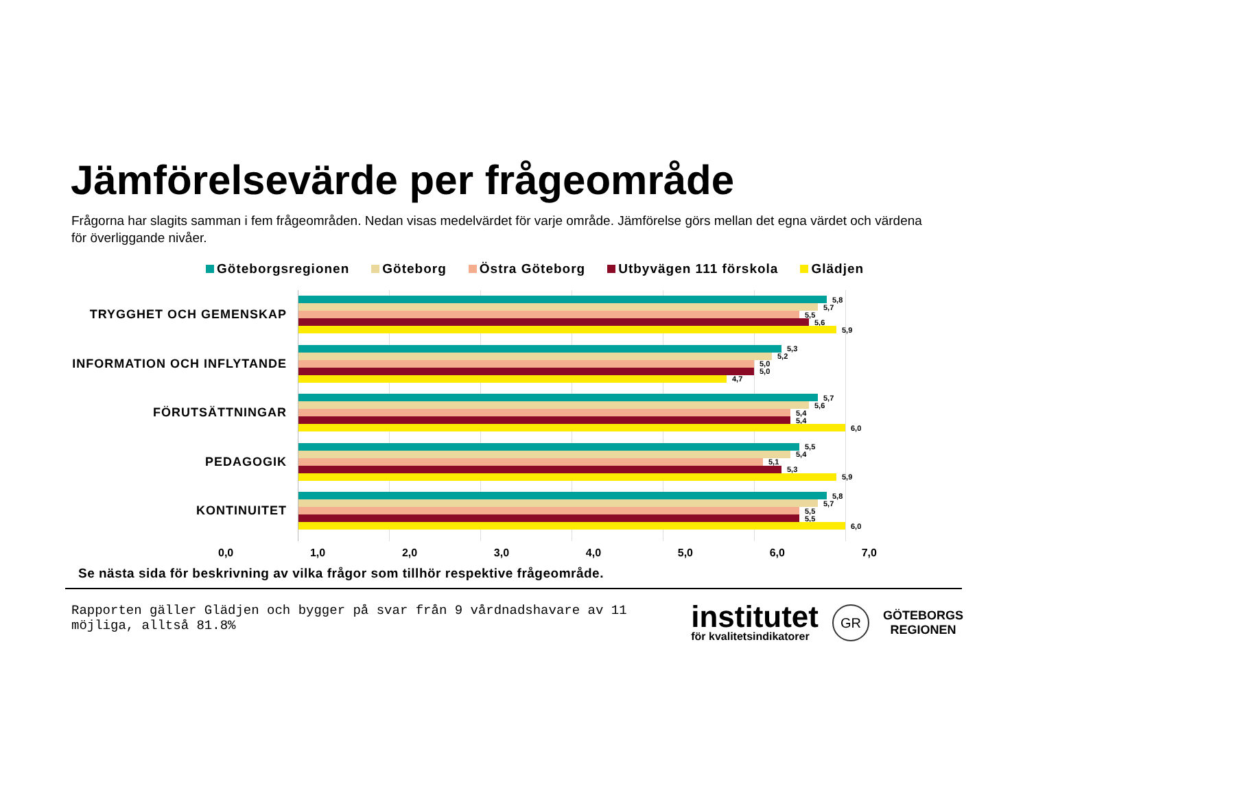Jämförelsevärde per frågeområde
Frågorna har slagits samman i fem frågeområden. Nedan visas medelvärdet för varje område. Jämförelse görs mellan det egna värdet och värdena för överliggande nivåer.
Göteborgsregionen Göteborg Östra Göteborg Utbyvägen 111 förskola Glädjen
TRYGGHET OCH GEMENSKAP
INFORMATION OCH INFLYTANDE
FÖRUTSÄTTNINGAR
PEDAGOGIK
KONTINUITET
5,8
5,7
5,5
5,6
5,9
5,3
5,2
5,0
5,0
4,7
5,7
5,6
5,4
5,4
6,0
5,5
5,4
5,1
5,3
5,9
5,8
5,7
5,5
5,5
6,0
0,0 1,0 2,0 3,0 4,0 5,0 6,0 7,0
Se nästa sida för beskrivning av vilka frågor som tillhör respektive frågeområde.
Rapporten gäller Glädjen och bygger på svar från 9 vårdnadshavare av 11 möjliga, alltså 81.8%
institutet
för kvalitetsindikatorer
GR
GÖTEBORGS
REGIONEN